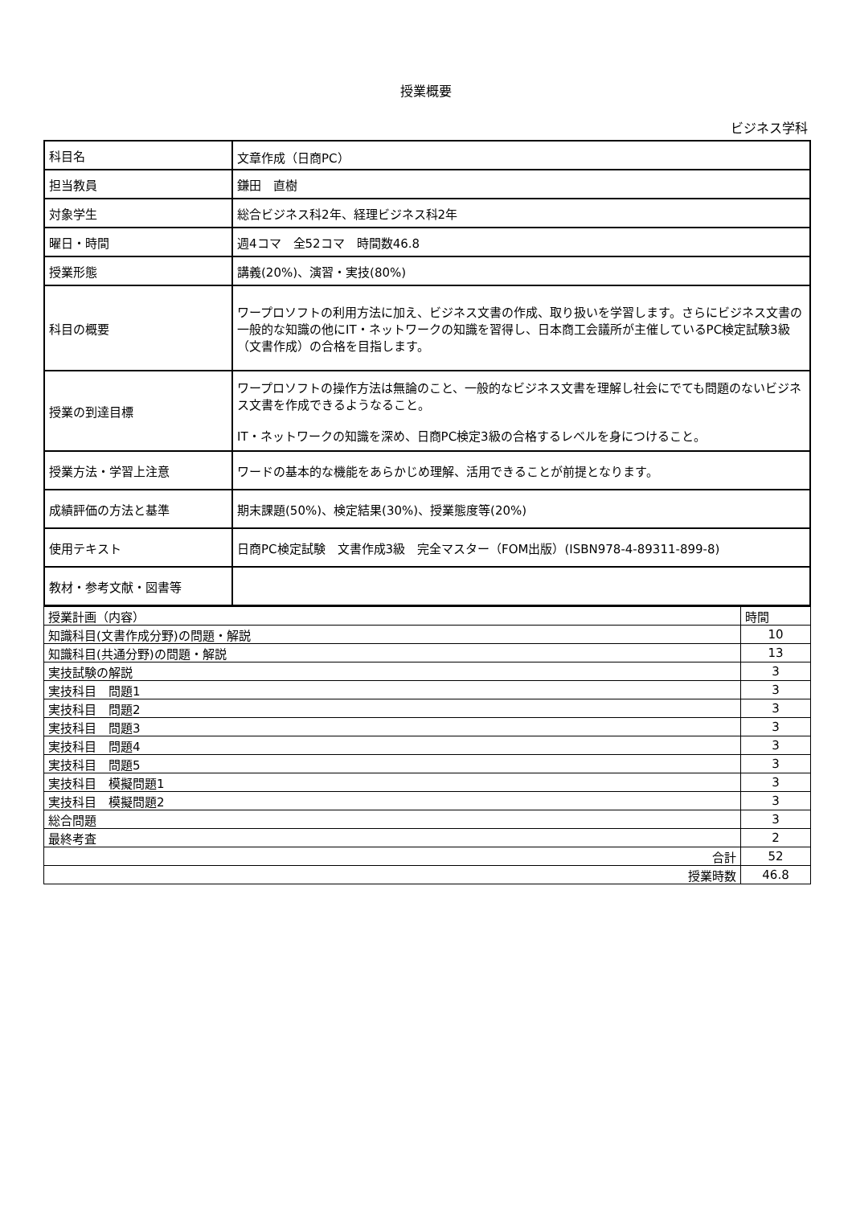授業概要
ビジネス学科
| 科目名 | 文章作成（日商PC） |
| 担当教員 | 鎌田 直樹 |
| 対象学生 | 総合ビジネス科2年、経理ビジネス科2年 |
| 曜日・時間 | 週4コマ 全52コマ 時間数46.8 |
| 授業形態 | 講義(20%)、演習・実技(80%) |
| 科目の概要 | ワープロソフトの利用方法に加え、ビジネス文書の作成、取り扱いを学習します。さらにビジネス文書の一般的な知識の他にIT・ネットワークの知識を習得し、日本商工会議所が主催しているPC検定試験3級（文書作成）の合格を目指します。 |
| 授業の到達目標 | ワープロソフトの操作方法は無論のこと、一般的なビジネス文書を理解し社会にでても問題のないビジネス文書を作成できるようなること。 IT・ネットワークの知識を深め、日商PC検定3級の合格するレベルを身につけること。 |
| 授業方法・学習上注意 | ワードの基本的な機能をあらかじめ理解、活用できることが前提となります。 |
| 成績評価の方法と基準 | 期末課題(50%)、検定結果(30%)、授業態度等(20%) |
| 使用テキスト | 日商PC検定試験 文書作成3級 完全マスター（FOM出版）(ISBN978-4-89311-899-8) |
| 教材・参考文献・図書等 | |
| 授業計画（内容） | 時間 |
| 知識科目(文書作成分野)の問題・解説 | 10 |
| 知識科目(共通分野)の問題・解説 | 13 |
| 実技試験の解説 | 3 |
| 実技科目 問題1 | 3 |
| 実技科目 問題2 | 3 |
| 実技科目 問題3 | 3 |
| 実技科目 問題4 | 3 |
| 実技科目 問題5 | 3 |
| 実技科目 模擬問題1 | 3 |
| 実技科目 模擬問題2 | 3 |
| 総合問題 | 3 |
| 最終考査 | 2 |
| 合計 | 52 |
| 授業時数 | 46.8 |